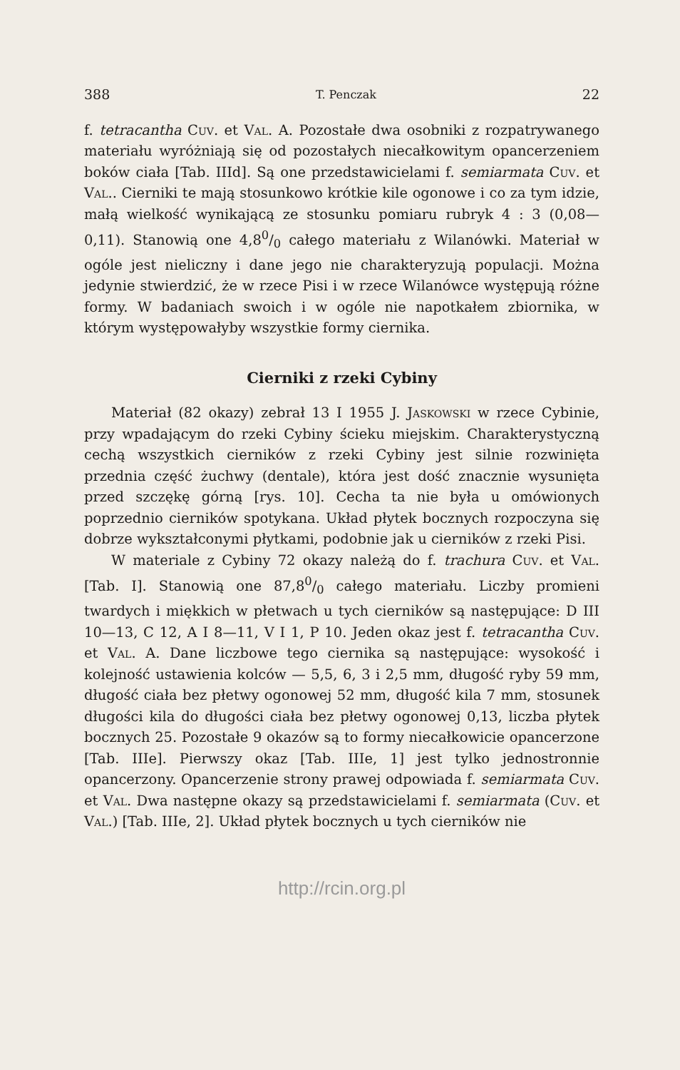388 T. Penczak 22
f. tetracantha Cuv. et Val. A. Pozostałe dwa osobniki z rozpatrywanego materiału wyróżniają się od pozostałych niecałkowitym opancerzeniem boków ciała [Tab. IIId]. Są one przedstawicielami f. semiarmata Cuv. et Val.. Cierniki te mają stosunkowo krótkie kile ogonowe i co za tym idzie, małą wielkość wynikającą ze stosunku pomiaru rubryk 4 : 3 (0,08—0,11). Stanowią one 4,80/0 całego materiału z Wilanówki. Materiał w ogóle jest nieliczny i dane jego nie charakteryzują populacji. Można jedynie stwierdzić, że w rzece Pisi i w rzece Wilanówce występują różne formy. W badaniach swoich i w ogóle nie napotkałem zbiornika, w którym występowałyby wszystkie formy ciernika.
Cierniki z rzeki Cybiny
Materiał (82 okazy) zebrał 13 I 1955 J. Jaskowski w rzece Cybinie, przy wpadającym do rzeki Cybiny ścieku miejskim. Charakterystyczną cechą wszystkich cierników z rzeki Cybiny jest silnie rozwinięta przednia część żuchwy (dentale), która jest dość znacznie wysunięta przed szczękę górną [rys. 10]. Cecha ta nie była u omówionych poprzednio cierników spotykana. Układ płytek bocznych rozpoczyna się dobrze wykształconymi płytkami, podobnie jak u cierników z rzeki Pisi.
W materiale z Cybiny 72 okazy należą do f. trachura Cuv. et Val. [Tab. I]. Stanowią one 87,80/0 całego materiału. Liczby promieni twardych i miękkich w płetwach u tych cierników są następujące: D III 10—13, C 12, A I 8—11, V I 1, P 10. Jeden okaz jest f. tetracantha Cuv. et Val. A. Dane liczbowe tego ciernika są następujące: wysokość i kolejność ustawienia kolców — 5,5, 6, 3 i 2,5 mm, długość ryby 59 mm, długość ciała bez płetwy ogonowej 52 mm, długość kila 7 mm, stosunek długości kila do długości ciała bez płetwy ogonowej 0,13, liczba płytek bocznych 25. Pozostałe 9 okazów są to formy niecałkowicie opancerzone [Tab. IIIe]. Pierwszy okaz [Tab. IIIe, 1] jest tylko jednostronnie opancerzony. Opancerzenie strony prawej odpowiada f. semiarmata Cuv. et Val. Dwa następne okazy są przedstawicielami f. semiarmata (Cuv. et Val.) [Tab. IIIe, 2]. Układ płytek bocznych u tych cierników nie
http://rcin.org.pl